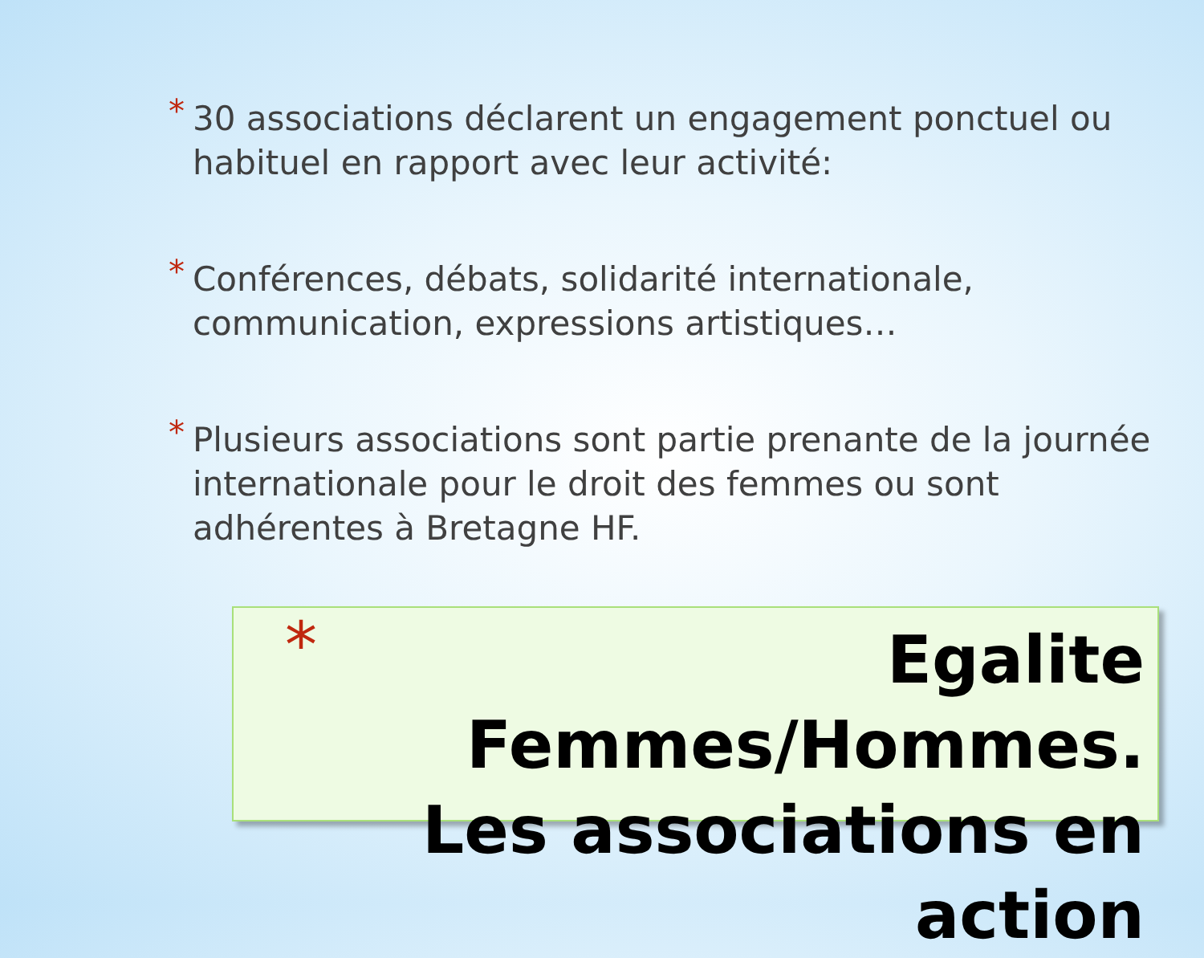* 30 associations déclarent un engagement ponctuel ou habituel en rapport avec leur activité:
* Conférences, débats, solidarité internationale, communication, expressions artistiques…
* Plusieurs associations sont partie prenante de la journée internationale pour le droit des femmes ou sont adhérentes à Bretagne HF.
*
Egalite Femmes/Hommes.
Les associations en action